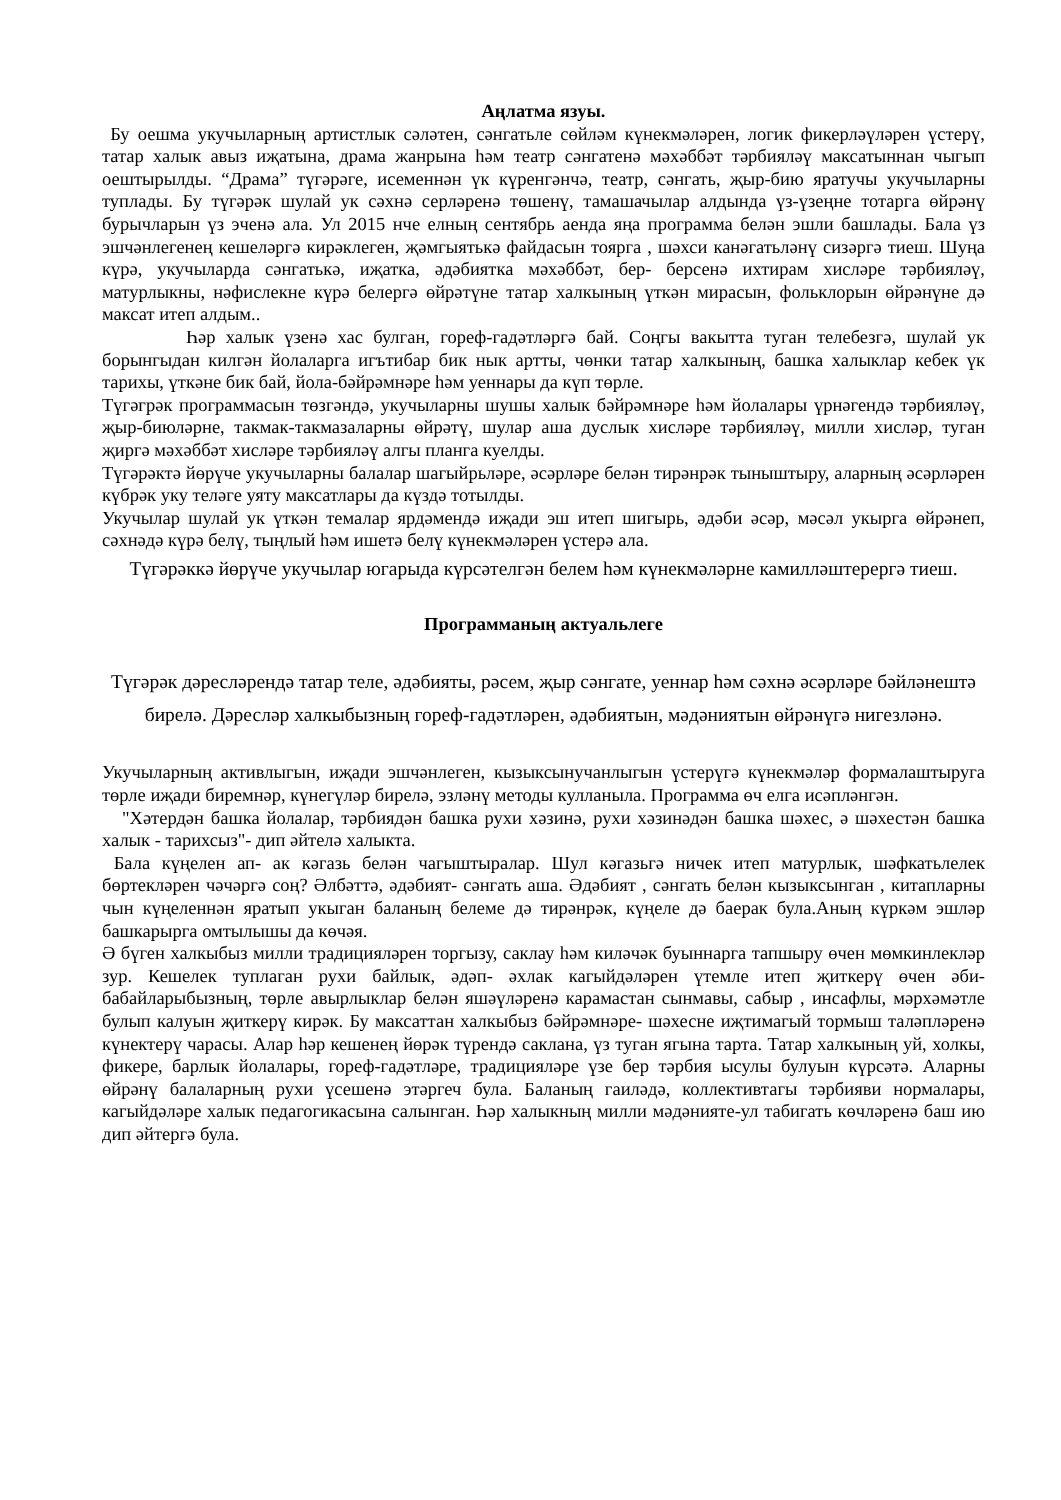Аңлатма язуы.
Бу оешма укучыларның артистлык сәләтен, сәнгатьле сөйләм күнекмәләрен, логик фикерләүләрен үстерү, татар халык авыз иҗатына, драма жанрына һәм театр сәнгатенә мәхәббәт тәрбияләү максатыннан чыгып оештырылды. “Драма” түгәрәге, исеменнән үк күренгәнчә, театр, сәнгать, җыр-бию яратучы укучыларны туплады. Бу түгәрәк шулай ук сәхнә серләренә төшенү, тамашачылар алдында үз-үзеңне тотарга өйрәнү бурычларын үз эченә ала. Ул 2015 нче елның сентябрь аенда яңа программа белән эшли башлады. Бала үз эшчәнлегенең кешеләргә кирәклеген, җәмгыятькә файдасын тоярга , шәхси канәгатьләнү сизәргә тиеш. Шуңа күрә, укучыларда сәнгатькә, иҗатка, әдәбиятка мәхәббәт, бер- берсенә ихтирам хисләре тәрбияләү, матурлыкны, нәфислекне күрә белергә өйрәтүне татар халкының үткән мирасын, фольклорын өйрәнүне дә максат итеп алдым..
Һәр халык үзенә хас булган, гореф-гадәтләргә бай. Соңгы вакытта туган телебезгә, шулай ук борынгыдан килгән йолаларга игътибар бик нык артты, чөнки татар халкының, башка халыклар кебек үк тарихы, үткәне бик бай, йола-бәйрәмнәре һәм уеннары да күп төрле.
Түгәгрәк программасын төзгәндә, укучыларны шушы халык бәйрәмнәре һәм йолалары үрнәгендә тәрбияләү, җыр-биюләрне, такмак-такмазаларны өйрәтү, шулар аша дуслык хисләре тәрбияләү, милли хисләр, туган җиргә мәхәббәт хисләре тәрбияләү алгы планга куелды.
Түгәрәктә йөрүче укучыларны балалар шагыйрьләре, әсәрләре белән тирәнрәк тыныштыру, аларның әсәрләрен күбрәк уку теләге уяту максатлары да күздә тотылды.
Укучылар шулай ук үткән темалар ярдәмендә иҗади эш итеп шигырь, әдәби әсәр, мәсәл укырга өйрәнеп, сәхнәдә күрә белү, тыңлый һәм ишетә белү күнекмәләрен үстерә ала.
Түгәрәккә йөрүче укучылар югарыда күрсәтелгән белем һәм күнекмәләрне камилләштерергә тиеш.
Программаның актуальлеге
Түгәрәк дәресләрендә татар теле, әдәбияты, рәсем, җыр сәнгате, уеннар һәм сәхнә әсәрләре бәйләнештә бирелә. Дәресләр халкыбызның гореф-гадәтләрен, әдәбиятын, мәдәниятын өйрәнүгә нигезләнә.
Укучыларның активлыгын, иҗади эшчәнлеген, кызыксынучанлыгын үстерүгә күнекмәләр формалаштыруга төрле иҗади биремнәр, күнегүләр бирелә, эзләнү методы кулланыла. Программа өч елга исәпләнгән.
"Хәтердән башка йолалар, тәрбиядән башка рухи хәзинә, рухи хәзинәдән башка шәхес, ә шәхестән башка халык - тарихсыз"- дип әйтелә халыкта.
Бала күңелен ап- ак кәгазь белән чагыштыралар. Шул кәгазьгә ничек итеп матурлык, шәфкатьлелек бөртекләрен чәчәргә соң? Әлбәттә, әдәбият- сәнгать аша. Әдәбият , сәнгать белән кызыксынган , китапларны чын күңеленнән яратып укыган баланың белеме дә тирәнрәк, күңеле дә баерак була.Аның күркәм эшләр башкарырга омтылышы да көчәя.
Ә бүген халкыбыз милли традицияләрен торгызу, саклау һәм киләчәк буыннарга тапшыру өчен мөмкинлекләр зур. Кешелек туплаган рухи байлык, әдәп- әхлак кагыйдәләрен үтемле итеп җиткерү өчен әби- бабайларыбызның, төрле авырлыклар белән яшәүләренә карамастан сынмавы, сабыр , инсафлы, мәрхәмәтле булып калуын җиткерү кирәк. Бу максаттан халкыбыз бәйрәмнәре- шәхесне иҗтимагый тормыш таләпләренә күнектерү чарасы. Алар һәр кешенең йөрәк түрендә саклана, үз туган ягына тарта. Татар халкының уй, холкы, фикере, барлык йолалары, гореф-гадәтләре, традицияләре үзе бер тәрбия ысулы булуын күрсәтә. Аларны өйрәнү балаларның рухи үсешенә этәргеч була. Баланың гаиләдә, коллективтагы тәрбияви нормалары, кагыйдәләре халык педагогикасына салынган. Һәр халыкның милли мәдәнияте-ул табигать көчләренә баш ию дип әйтергә була.